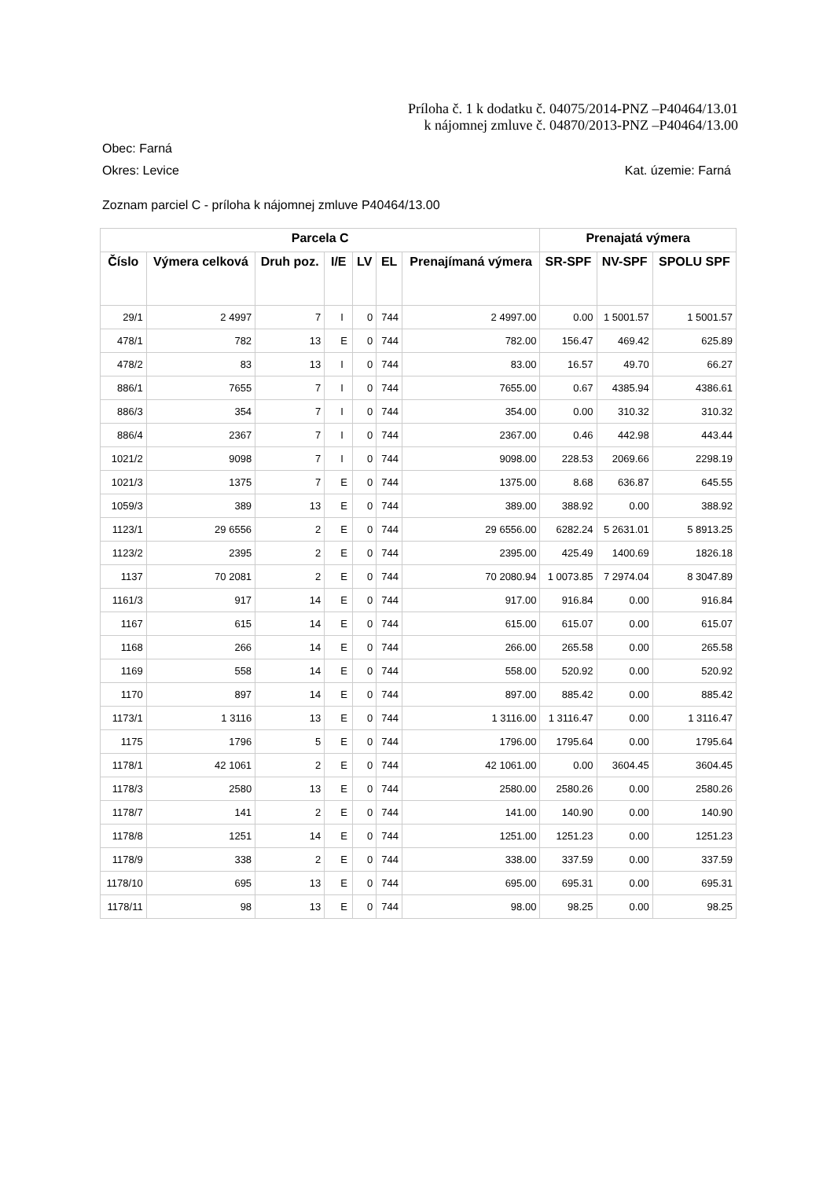Príloha č. 1 k dodatku č. 04075/2014-PNZ –P40464/13.01
k nájomnej zmluve č. 04870/2013-PNZ –P40464/13.00
Obec: Farná
Okres: Levice Kat. územie: Farná
Zoznam parciel C - príloha k nájomnej zmluve P40464/13.00
| Parcela C | | | | | | | Prenajatá výmera | | |
| --- | --- | --- | --- | --- | --- | --- | --- | --- | --- |
| Číslo | Výmera celková | Druh poz. | I/E | LV | EL | Prenajímaná výmera | SR-SPF | NV-SPF | SPOLU SPF |
| 29/1 | 2 4997 | 7 | I | 0 | 744 | 2 4997.00 | 0.00 | 1 5001.57 | 1 5001.57 |
| 478/1 | 782 | 13 | E | 0 | 744 | 782.00 | 156.47 | 469.42 | 625.89 |
| 478/2 | 83 | 13 | I | 0 | 744 | 83.00 | 16.57 | 49.70 | 66.27 |
| 886/1 | 7655 | 7 | I | 0 | 744 | 7655.00 | 0.67 | 4385.94 | 4386.61 |
| 886/3 | 354 | 7 | I | 0 | 744 | 354.00 | 0.00 | 310.32 | 310.32 |
| 886/4 | 2367 | 7 | I | 0 | 744 | 2367.00 | 0.46 | 442.98 | 443.44 |
| 1021/2 | 9098 | 7 | I | 0 | 744 | 9098.00 | 228.53 | 2069.66 | 2298.19 |
| 1021/3 | 1375 | 7 | E | 0 | 744 | 1375.00 | 8.68 | 636.87 | 645.55 |
| 1059/3 | 389 | 13 | E | 0 | 744 | 389.00 | 388.92 | 0.00 | 388.92 |
| 1123/1 | 29 6556 | 2 | E | 0 | 744 | 29 6556.00 | 6282.24 | 5 2631.01 | 5 8913.25 |
| 1123/2 | 2395 | 2 | E | 0 | 744 | 2395.00 | 425.49 | 1400.69 | 1826.18 |
| 1137 | 70 2081 | 2 | E | 0 | 744 | 70 2080.94 | 1 0073.85 | 7 2974.04 | 8 3047.89 |
| 1161/3 | 917 | 14 | E | 0 | 744 | 917.00 | 916.84 | 0.00 | 916.84 |
| 1167 | 615 | 14 | E | 0 | 744 | 615.00 | 615.07 | 0.00 | 615.07 |
| 1168 | 266 | 14 | E | 0 | 744 | 266.00 | 265.58 | 0.00 | 265.58 |
| 1169 | 558 | 14 | E | 0 | 744 | 558.00 | 520.92 | 0.00 | 520.92 |
| 1170 | 897 | 14 | E | 0 | 744 | 897.00 | 885.42 | 0.00 | 885.42 |
| 1173/1 | 1 3116 | 13 | E | 0 | 744 | 1 3116.00 | 1 3116.47 | 0.00 | 1 3116.47 |
| 1175 | 1796 | 5 | E | 0 | 744 | 1796.00 | 1795.64 | 0.00 | 1795.64 |
| 1178/1 | 42 1061 | 2 | E | 0 | 744 | 42 1061.00 | 0.00 | 3604.45 | 3604.45 |
| 1178/3 | 2580 | 13 | E | 0 | 744 | 2580.00 | 2580.26 | 0.00 | 2580.26 |
| 1178/7 | 141 | 2 | E | 0 | 744 | 141.00 | 140.90 | 0.00 | 140.90 |
| 1178/8 | 1251 | 14 | E | 0 | 744 | 1251.00 | 1251.23 | 0.00 | 1251.23 |
| 1178/9 | 338 | 2 | E | 0 | 744 | 338.00 | 337.59 | 0.00 | 337.59 |
| 1178/10 | 695 | 13 | E | 0 | 744 | 695.00 | 695.31 | 0.00 | 695.31 |
| 1178/11 | 98 | 13 | E | 0 | 744 | 98.00 | 98.25 | 0.00 | 98.25 |